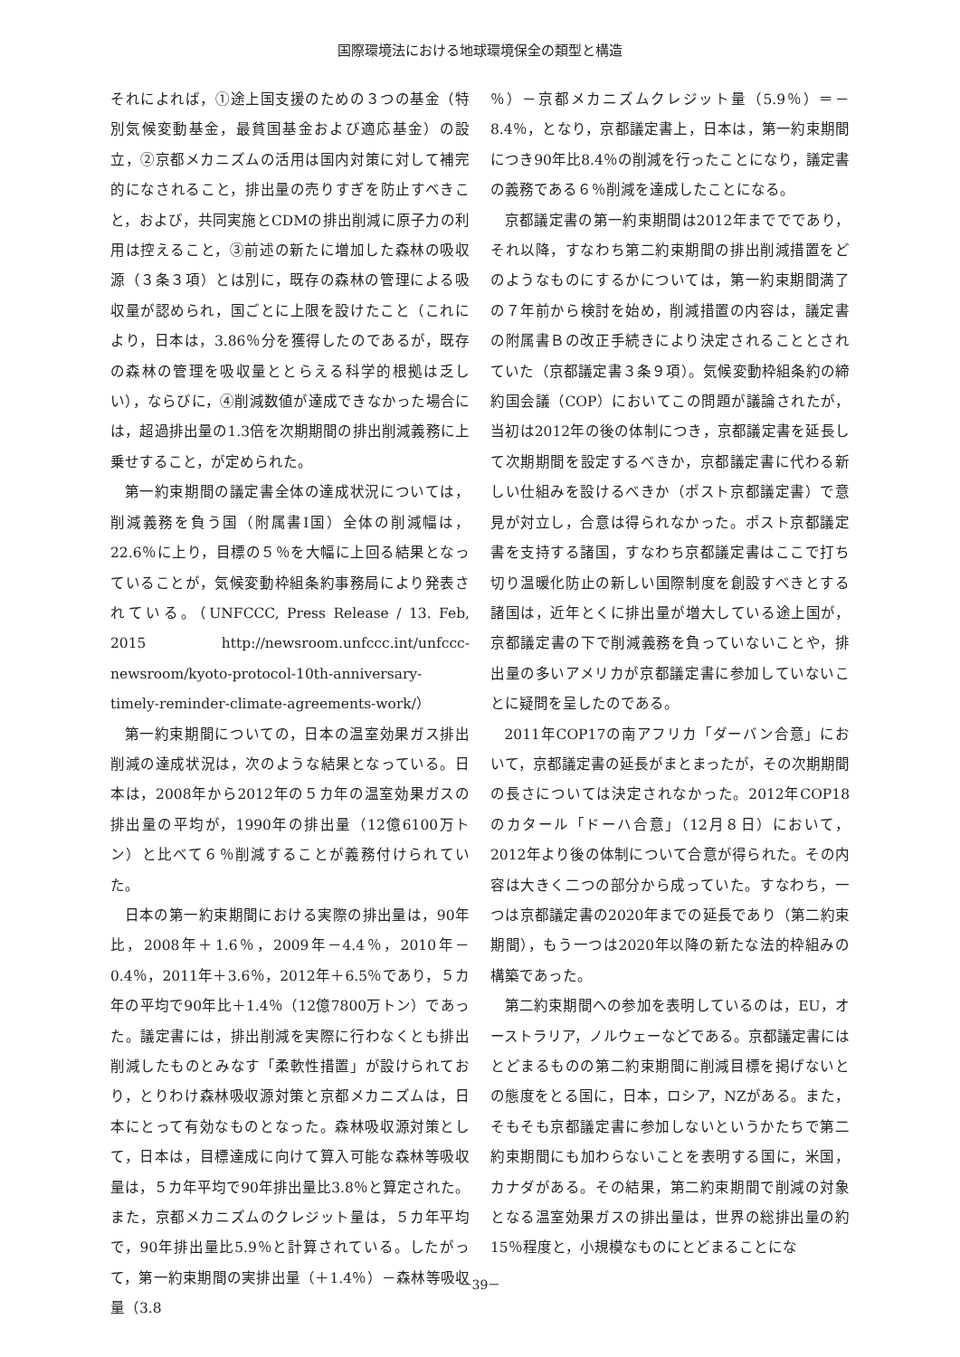国際環境法における地球環境保全の類型と構造
それによれば，①途上国支援のための３つの基金（特別気候変動基金，最貧国基金および適応基金）の設立，②京都メカニズムの活用は国内対策に対して補完的になされること，排出量の売りすぎを防止すべきこと，および，共同実施とCDMの排出削減に原子力の利用は控えること，③前述の新たに増加した森林の吸収源（３条３項）とは別に，既存の森林の管理による吸収量が認められ，国ごとに上限を設けたこと（これにより，日本は，3.86％分を獲得したのであるが，既存の森林の管理を吸収量ととらえる科学的根拠は乏しい），ならびに，④削減数値が達成できなかった場合には，超過排出量の1.3倍を次期期間の排出削減義務に上乗せすること，が定められた。
第一約束期間の議定書全体の達成状況については，削減義務を負う国（附属書Ⅰ国）全体の削減幅は，22.6％に上り，目標の５％を大幅に上回る結果となっていることが，気候変動枠組条約事務局により発表されている。（UNFCCC, Press Release / 13. Feb, 2015 http://newsroom.unfccc.int/unfccc-newsroom/kyoto-protocol-10th-anniversary-timely-reminder-climate-agreements-work/）
第一約束期間についての，日本の温室効果ガス排出削減の達成状況は，次のような結果となっている。日本は，2008年から2012年の５カ年の温室効果ガスの排出量の平均が，1990年の排出量（12億6100万トン）と比べて６％削減することが義務付けられていた。
日本の第一約束期間における実際の排出量は，90年比，2008年＋1.6％，2009年－4.4％，2010年－0.4％，2011年＋3.6％，2012年＋6.5％であり，５カ年の平均で90年比＋1.4％（12億7800万トン）であった。議定書には，排出削減を実際に行わなくとも排出削減したものとみなす「柔軟性措置」が設けられており，とりわけ森林吸収源対策と京都メカニズムは，日本にとって有効なものとなった。森林吸収源対策として，日本は，目標達成に向けて算入可能な森林等吸収量は，５カ年平均で90年排出量比3.8％と算定された。また，京都メカニズムのクレジット量は，５カ年平均で，90年排出量比5.9％と計算されている。したがって，第一約束期間の実排出量（＋1.4％）－森林等吸収量（3.8
％）－京都メカニズムクレジット量（5.9％）＝－8.4％，となり，京都議定書上，日本は，第一約束期間につき90年比8.4％の削減を行ったことになり，議定書の義務である６％削減を達成したことになる。
京都議定書の第一約束期間は2012年まででであり，それ以降，すなわち第二約束期間の排出削減措置をどのようなものにするかについては，第一約束期間満了の７年前から検討を始め，削減措置の内容は，議定書の附属書Ｂの改正手続きにより決定されることとされていた（京都議定書３条９項）。気候変動枠組条約の締約国会議（COP）においてこの問題が議論されたが，当初は2012年の後の体制につき，京都議定書を延長して次期期間を設定するべきか，京都議定書に代わる新しい仕組みを設けるべきか（ポスト京都議定書）で意見が対立し，合意は得られなかった。ポスト京都議定書を支持する諸国，すなわち京都議定書はここで打ち切り温暖化防止の新しい国際制度を創設すべきとする諸国は，近年とくに排出量が増大している途上国が，京都議定書の下で削減義務を負っていないことや，排出量の多いアメリカが京都議定書に参加していないことに疑問を呈したのである。
2011年COP17の南アフリカ「ダーバン合意」において，京都議定書の延長がまとまったが，その次期期間の長さについては決定されなかった。2012年COP18のカタール「ドーハ合意」（12月８日）において，2012年より後の体制について合意が得られた。その内容は大きく二つの部分から成っていた。すなわち，一つは京都議定書の2020年までの延長であり（第二約束期間），もう一つは2020年以降の新たな法的枠組みの構築であった。
第二約束期間への参加を表明しているのは，EU，オーストラリア，ノルウェーなどである。京都議定書にはとどまるものの第二約束期間に削減目標を掲げないとの態度をとる国に，日本，ロシア，NZがある。また，そもそも京都議定書に参加しないというかたちで第二約束期間にも加わらないことを表明する国に，米国，カナダがある。その結果，第二約束期間で削減の対象となる温室効果ガスの排出量は，世界の総排出量の約15％程度と，小規模なものにとどまることにな
－39－